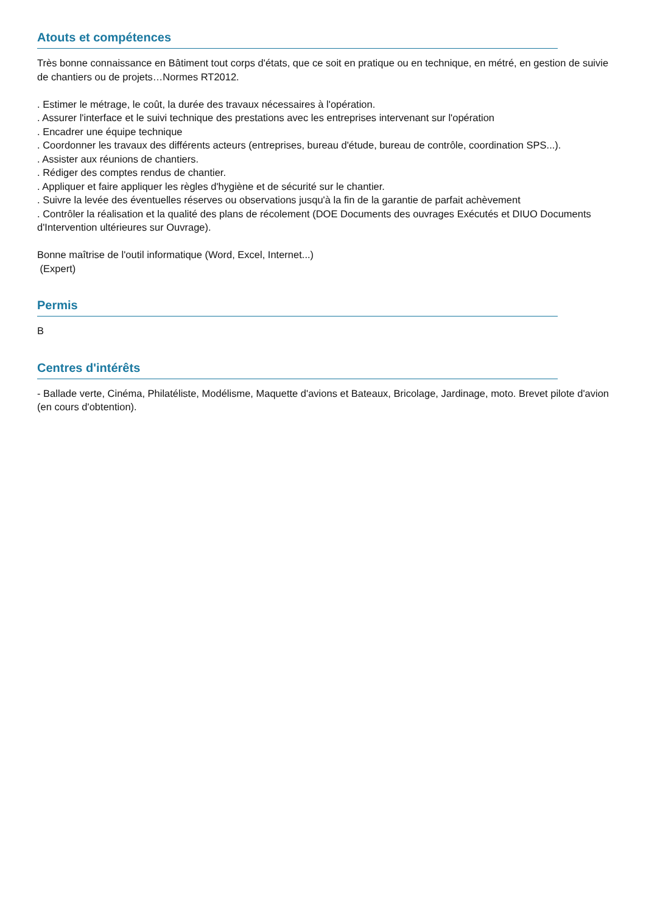Atouts et compétences
Très bonne connaissance en Bâtiment tout corps d'états, que ce soit en pratique ou en technique, en métré, en gestion de suivie de chantiers ou de projets…Normes RT2012.
. Estimer le métrage, le coût, la durée des travaux nécessaires à l'opération.
. Assurer l'interface et le suivi technique des prestations avec les entreprises intervenant sur l'opération
. Encadrer une équipe technique
. Coordonner les travaux des différents acteurs (entreprises, bureau d'étude, bureau de contrôle, coordination SPS...).
. Assister aux réunions de chantiers.
. Rédiger des comptes rendus de chantier.
. Appliquer et faire appliquer les règles d'hygiène et de sécurité sur le chantier.
. Suivre la levée des éventuelles réserves ou observations jusqu'à la fin de la garantie de parfait achèvement
. Contrôler la réalisation et la qualité des plans de récolement (DOE Documents des ouvrages Exécutés et DIUO Documents d'Intervention ultérieures sur Ouvrage).
Bonne maîtrise de l'outil informatique (Word, Excel, Internet...)
(Expert)
Permis
B
Centres d'intérêts
- Ballade verte, Cinéma, Philatéliste, Modélisme, Maquette d'avions et Bateaux, Bricolage, Jardinage, moto. Brevet pilote d'avion (en cours d'obtention).